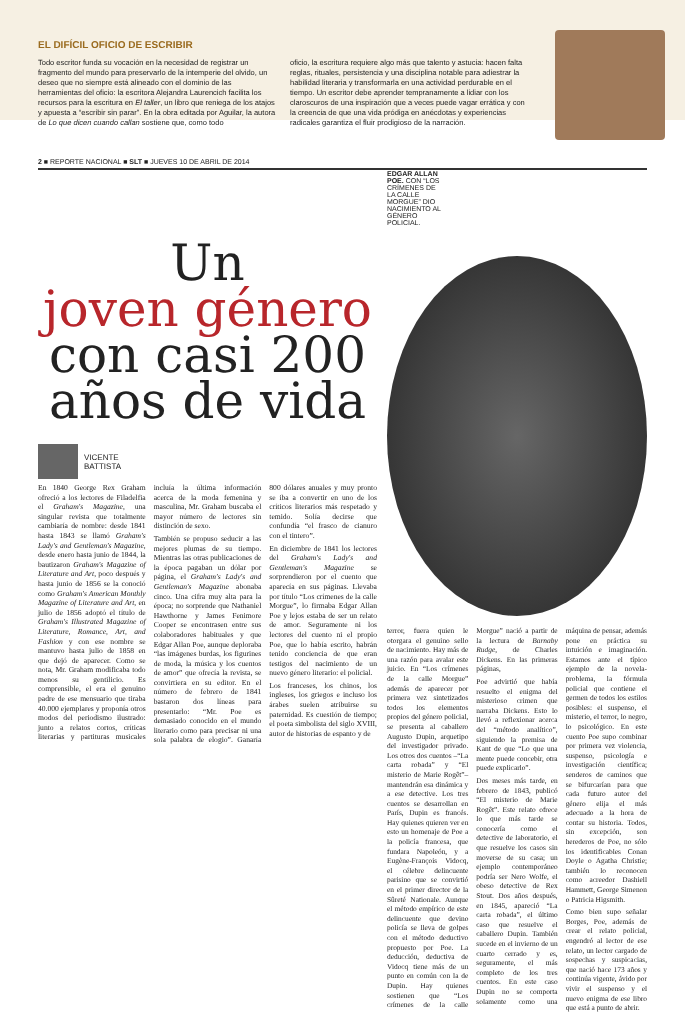EL DIFÍCIL OFICIO DE ESCRIBIR
Todo escritor funda su vocación en la necesidad de registrar un fragmento del mundo para preservarlo de la intemperie del olvido, un deseo que no siempre está alineado con el dominio de las herramientas del oficio: la escritora Alejandra Laurencich facilita los recursos para la escritura en El taller, un libro que reniega de los atajos y apuesta a “escribir sin parar”. En la obra editada por Aguilar, la autora de Lo que dicen cuando callan sostiene que, como todo
oficio, la escritura requiere algo más que talento y astucia: hacen falta reglas, rituales, persistencia y una disciplina notable para adiestrar la habilidad literaria y transformarla en una actividad perdurable en el tiempo. Un escritor debe aprender tempranamente a lidiar con los claroscuros de una inspiración que a veces puede vagar errática y con la creencia de que una vida pródiga en anécdotas y experiencias radicales garantiza el fluir prodigioso de la narración.
2 ■ REPORTE NACIONAL ■ SLT ■ JUEVES 10 DE ABRIL DE 2014
Un
joven género
con casi 200
años de vida
VICENTE
BATTISTA
En 1840 George Rex Graham ofreció a los lectores de Filadelfia el Graham's Magazine, una singular revista que totalmente cambiaría de nombre: desde 1841 hasta 1843 se llamó Graham's Lady's and Gentleman's Magazine, desde enero hasta junio de 1844, la bautizaron Graham's Magazine of Literature and Art, poco después y hasta junio de 1856 se la conoció como Graham's American Monthly Magazine of Literature and Art, en julio de 1856 adoptó el título de Graham's Illustrated Magazine of Literature, Romance, Art, and Fashion y con ese nombre se mantuvo hasta julio de 1858 en que dejó de aparecer. Como se nota, Mr. Graham modificaba todo menos su gentilicio. Es comprensible, el era el genuino padre de ese mensuario que tiraba 40.000 ejemplares y proponía otros modos del periodismo ilustrado: junto a relatos cortos, críticas literarias y partituras musicales incluía la última información acerca de la moda femenina y masculina, Mr. Graham buscaba el mayor número de lectores sin distinción de sexo.
También se propuso seducir a las mejores plumas de su tiempo. Mientras las otras publicaciones de la época pagaban un dólar por página, el Graham's Lady's and Gentleman's Magazine abonaba cinco. Una cifra muy alta para la época; no sorprende que Nathaniel Hawthorne y James Fenimore Cooper se encontrasen entre sus colaboradores habituales y que Edgar Allan Poe, aunque deploraba “las imágenes burdas, los figurines de moda, la música y los cuentos de amor” que ofrecía la revista, se convirtiera en su editor. En el número de febrero de 1841 bastaron dos líneas para presentarlo: “Mr. Poe es demasiado conocido en el mundo literario como para precisar ni una sola palabra de elogio”. Ganaría 800 dólares anuales y muy pronto se iba a convertir en uno de los críticos literarios más respetado y temido. Solía decirse que confundía “el frasco de cianuro con el tintero”.
En diciembre de 1841 los lectores del Graham's Lady's and Gentleman's Magazine se sorprendieron por el cuento que aparecía en sus páginas. Llevaba por título “Los crímenes de la calle Morgue”, lo firmaba Edgar Allan Poe y lejos estaba de ser un relato de amor. Seguramente ni los lectores del cuento ni el propio Poe, que lo había escrito, habrán tenido conciencia de que eran testigos del nacimiento de un nuevo género literario: el policial.
Los franceses, los chinos, los ingleses, los griegos e incluso los árabes suelen atribuirse su paternidad. Es cuestión de tiempo; el poeta simbolista del siglo XVIII, autor de historias de espanto y de
EDGAR ALLAN POE. CON “LOS CRÍMENES DE LA CALLE MORGUE” DIO NACIMIENTO AL GÉNERO POLICIAL.
terror, fuera quien le otorgara el genuino sello de nacimiento. Hay más de una razón para avalar este juicio. En “Los crímenes de la calle Morgue” además de aparecer por primera vez sintetizados todos los elementos propios del género policial, se presenta al caballero Augusto Dupin, arquetipo del investigador privado. Los otros dos cuentos –“La carta robada” y “El misterio de Marie Rogêt”– mantendrán esa dinámica y a ese detective. Los tres cuentos se desarrollan en París, Dupin es francés. Hay quienes quieren ver en esto un homenaje de Poe a la policía francesa, que fundara Napoleón, y a Eugène-François Vidocq, el célebre delincuente parisino que se convirtió en el primer director de la Sûreté Nationale. Aunque el método empírico de este delincuente que devino policía se lleva de golpes con el método deductivo propuesto por Poe. La deducción, deductiva de Vidocq tiene más de un punto en común con la de Dupin. Hay quienes sostienen que “Los crímenes de la calle Morgue” nació a partir de la lectura de Barnaby Rudge, de Charles Dickens. En las primeras páginas,
Poe advirtió que había resuelto el enigma del misterioso crimen que narraba Dickens. Esto lo llevó a reflexionar acerca del “método analítico”, siguiendo la premisa de Kant de que “Lo que una mente puede concebir, otra puede explicarlo”.
Dos meses más tarde, en febrero de 1843, publicó “El misterio de Marie Rogêt”. Este relato ofrece lo que más tarde se conocería como el detective de laboratorio, el que resuelve los casos sin moverse de su casa; un ejemplo contemporáneo podría ser Nero Wolfe, el obeso detective de Rex Stout. Dos años después, en 1845, apareció “La carta robada”, el último caso que resuelve el caballero Dupin. También sucede en el invierno de un cuarto cerrado y es, seguramente, el más completo de los tres cuentos. En este caso Dupin no se comporta solamente como una máquina de pensar, además pone en práctica su intuición e imaginación. Estamos ante el típico ejemplo de la novela-problema, la fórmula policial que contiene el germen de todos los estilos posibles: el suspenso, el misterio, el terror, lo negro, lo psicológico. En este cuento Poe supo combinar por primera vez violencia, suspenso, psicología e investigación científica; senderos de caminos que se bifurcarían para que cada futuro autor del género elija el más adecuado a la hora de contar su historia. Todos, sin excepción, son herederos de Poe, no sólo los identificables Conan Doyle o Agatha Christie; también lo reconocen como acreedor Dashiell Hammett, George Simenon o Patricia Higsmith.
Como bien supo señalar Borges, Poe, además de crear el relato policial, engendró al lector de ese relato, un lector cargado de sospechas y suspicacias, que nació hace 173 años y continúa vigente, ávido por vivir el suspenso y el nuevo enigma de ese libro que está a punto de abrir.